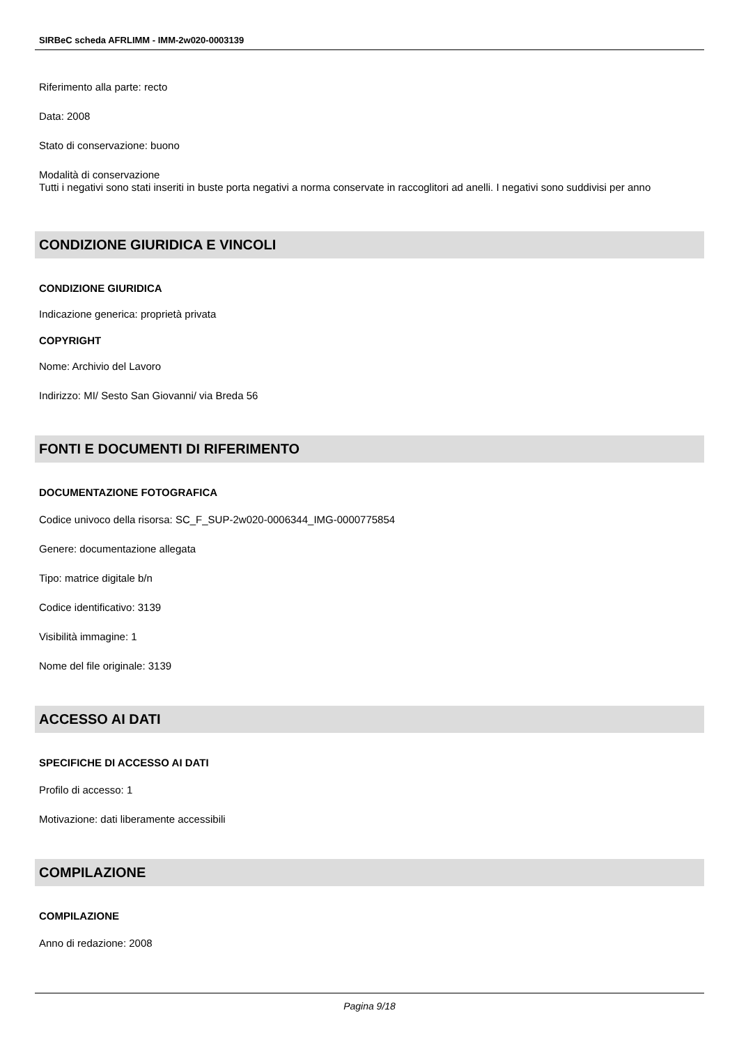SIRBeC scheda AFRLIMM - IMM-2w020-0003139
Riferimento alla parte: recto
Data: 2008
Stato di conservazione: buono
Modalità di conservazione
Tutti i negativi sono stati inseriti in buste porta negativi a norma conservate in raccoglitori ad anelli. I negativi sono suddivisi per anno
CONDIZIONE GIURIDICA E VINCOLI
CONDIZIONE GIURIDICA
Indicazione generica: proprietà privata
COPYRIGHT
Nome: Archivio del Lavoro
Indirizzo: MI/ Sesto San Giovanni/ via Breda 56
FONTI E DOCUMENTI DI RIFERIMENTO
DOCUMENTAZIONE FOTOGRAFICA
Codice univoco della risorsa: SC_F_SUP-2w020-0006344_IMG-0000775854
Genere: documentazione allegata
Tipo: matrice digitale b/n
Codice identificativo: 3139
Visibilità immagine: 1
Nome del file originale: 3139
ACCESSO AI DATI
SPECIFICHE DI ACCESSO AI DATI
Profilo di accesso: 1
Motivazione: dati liberamente accessibili
COMPILAZIONE
COMPILAZIONE
Anno di redazione: 2008
Pagina 9/18